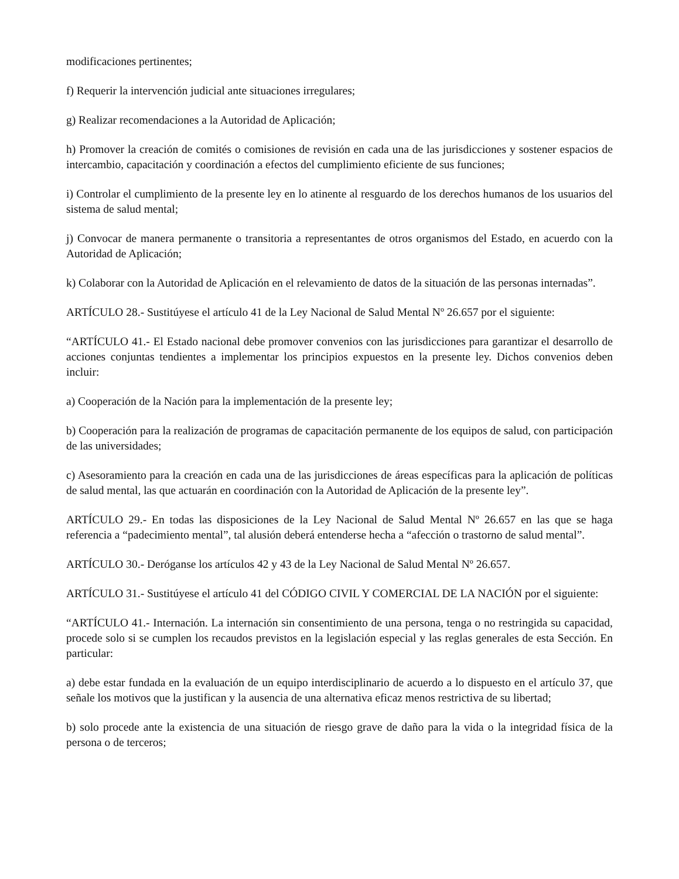modificaciones pertinentes;
f) Requerir la intervención judicial ante situaciones irregulares;
g) Realizar recomendaciones a la Autoridad de Aplicación;
h) Promover la creación de comités o comisiones de revisión en cada una de las jurisdicciones y sostener espacios de intercambio, capacitación y coordinación a efectos del cumplimiento eficiente de sus funciones;
i) Controlar el cumplimiento de la presente ley en lo atinente al resguardo de los derechos humanos de los usuarios del sistema de salud mental;
j) Convocar de manera permanente o transitoria a representantes de otros organismos del Estado, en acuerdo con la Autoridad de Aplicación;
k) Colaborar con la Autoridad de Aplicación en el relevamiento de datos de la situación de las personas internadas”.
ARTÍCULO 28.- Sustitúyese el artículo 41 de la Ley Nacional de Salud Mental Nº 26.657 por el siguiente:
“ARTÍCULO 41.- El Estado nacional debe promover convenios con las jurisdicciones para garantizar el desarrollo de acciones conjuntas tendientes a implementar los principios expuestos en la presente ley. Dichos convenios deben incluir:
a) Cooperación de la Nación para la implementación de la presente ley;
b) Cooperación para la realización de programas de capacitación permanente de los equipos de salud, con participación de las universidades;
c) Asesoramiento para la creación en cada una de las jurisdicciones de áreas específicas para la aplicación de políticas de salud mental, las que actuarán en coordinación con la Autoridad de Aplicación de la presente ley”.
ARTÍCULO 29.- En todas las disposiciones de la Ley Nacional de Salud Mental Nº 26.657 en las que se haga referencia a “padecimiento mental”, tal alusión deberá entenderse hecha a “afección o trastorno de salud mental”.
ARTÍCULO 30.- Deróganse los artículos 42 y 43 de la Ley Nacional de Salud Mental Nº 26.657.
ARTÍCULO 31.- Sustitúyese el artículo 41 del CÓDIGO CIVIL Y COMERCIAL DE LA NACIÓN por el siguiente:
“ARTÍCULO 41.- Internación. La internación sin consentimiento de una persona, tenga o no restringida su capacidad, procede solo si se cumplen los recaudos previstos en la legislación especial y las reglas generales de esta Sección. En particular:
a) debe estar fundada en la evaluación de un equipo interdisciplinario de acuerdo a lo dispuesto en el artículo 37, que señale los motivos que la justifican y la ausencia de una alternativa eficaz menos restrictiva de su libertad;
b) solo procede ante la existencia de una situación de riesgo grave de daño para la vida o la integridad física de la persona o de terceros;